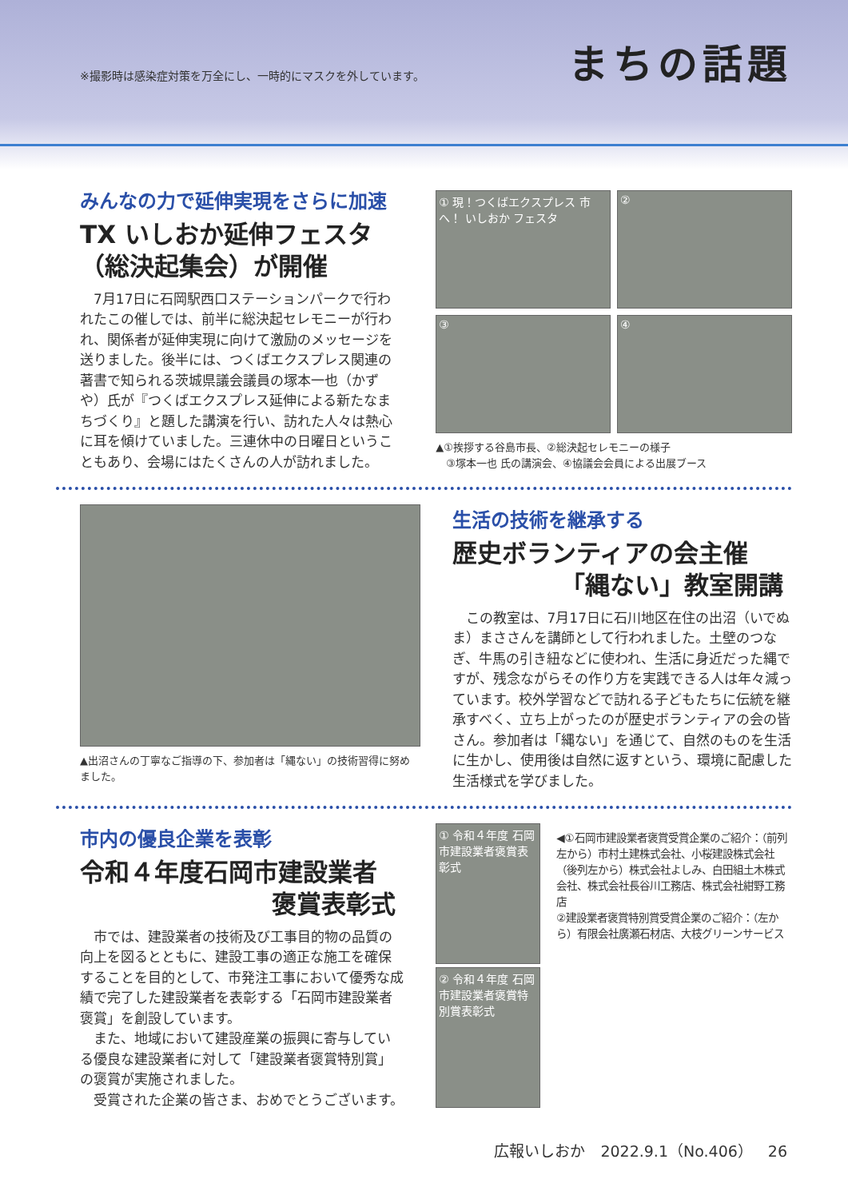※撮影時は感染症対策を万全にし、一時的にマスクを外しています。
まちの話題
みんなの力で延伸実現をさらに加速
TX いしおか延伸フェスタ
（総決起集会）が開催
7月17日に石岡駅西口ステーションパークで行われたこの催しでは、前半に総決起セレモニーが行われ、関係者が延伸実現に向けて激励のメッセージを送りました。後半には、つくばエクスプレス関連の著書で知られる茨城県議会議員の塚本一也（かずや）氏が『つくばエクスプレス延伸による新たなまちづくり』と題した講演を行い、訪れた人々は熱心に耳を傾けていました。三連休中の日曜日ということもあり、会場にはたくさんの人が訪れました。
① 現！つくばエクスプレス 市へ！ いしおか フェスタ
②
③
④
▲①挨拶する谷島市長、②総決起セレモニーの様子
　③塚本一也 氏の講演会、④協議会会員による出展ブース
▲出沼さんの丁寧なご指導の下、参加者は「縄ない」の技術習得に努めました。
生活の技術を継承する
歴史ボランティアの会主催
「縄ない」教室開講
この教室は、7月17日に石川地区在住の出沼（いでぬま）まささんを講師として行われました。土壁のつなぎ、牛馬の引き紐などに使われ、生活に身近だった縄ですが、残念ながらその作り方を実践できる人は年々減っています。校外学習などで訪れる子どもたちに伝統を継承すべく、立ち上がったのが歴史ボランティアの会の皆さん。参加者は「縄ない」を通じて、自然のものを生活に生かし、使用後は自然に返すという、環境に配慮した生活様式を学びました。
市内の優良企業を表彰
令和４年度石岡市建設業者
褒賞表彰式
市では、建設業者の技術及び工事目的物の品質の向上を図るとともに、建設工事の適正な施工を確保することを目的として、市発注工事において優秀な成績で完了した建設業者を表彰する「石岡市建設業者褒賞」を創設しています。
また、地域において建設産業の振興に寄与している優良な建設業者に対して「建設業者褒賞特別賞」の褒賞が実施されました。
受賞された企業の皆さま、おめでとうございます。
① 令和４年度 石岡市建設業者褒賞表彰式
② 令和４年度 石岡市建設業者褒賞特別賞表彰式
◀①石岡市建設業者褒賞受賞企業のご紹介：（前列左から）市村土建株式会社、小桜建設株式会社
（後列左から）株式会社よしみ、白田組土木株式会社、株式会社長谷川工務店、株式会社紺野工務店
②建設業者褒賞特別賞受賞企業のご紹介：（左から）有限会社廣瀬石材店、大枝グリーンサービス
広報いしおか　2022.9.1（No.406）　26